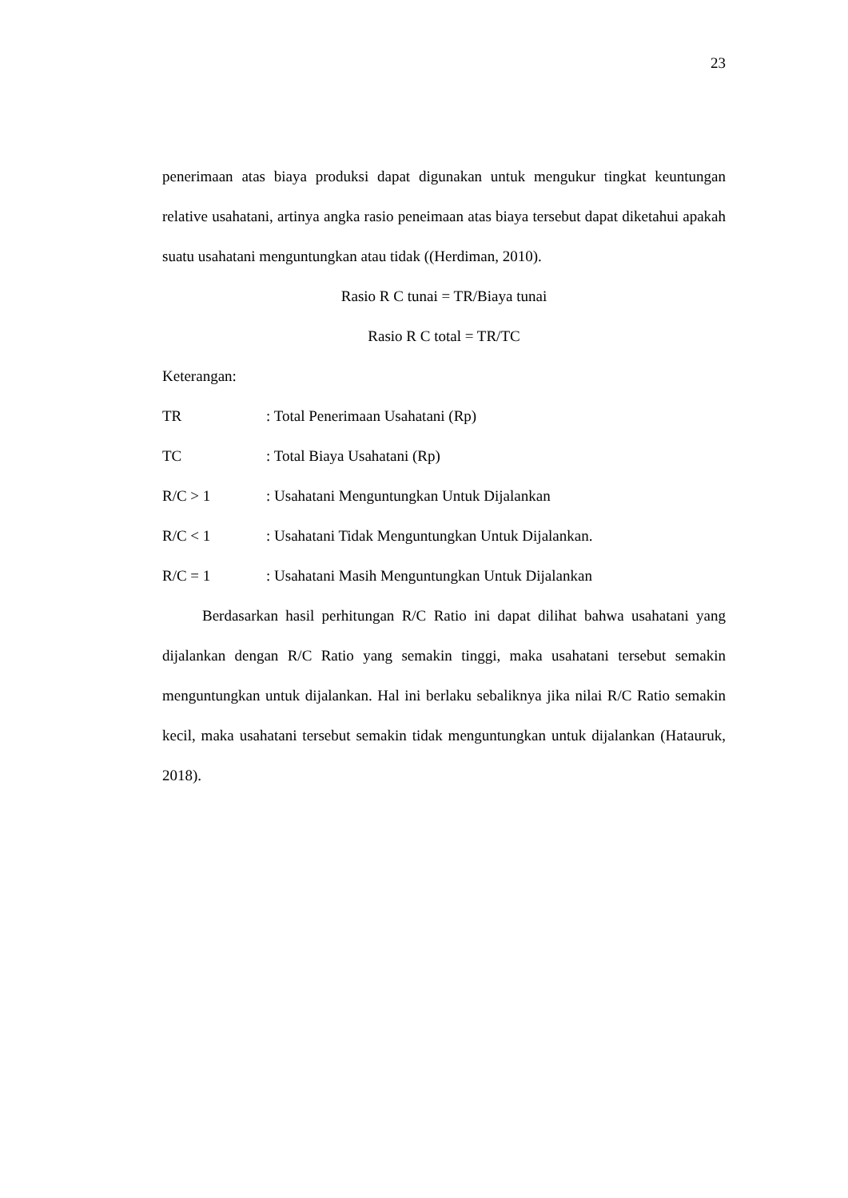23
penerimaan atas biaya produksi dapat digunakan untuk mengukur tingkat keuntungan relative usahatani, artinya angka rasio peneimaan atas biaya tersebut dapat diketahui apakah suatu usahatani menguntungkan atau tidak ((Herdiman, 2010).
Rasio R C tunai = TR/Biaya tunai
Rasio R C total = TR/TC
Keterangan:
TR: Total Penerimaan Usahatani (Rp)
TC: Total Biaya Usahatani (Rp)
R/C > 1: Usahatani Menguntungkan Untuk Dijalankan
R/C < 1: Usahatani Tidak Menguntungkan Untuk Dijalankan.
R/C = 1: Usahatani Masih Menguntungkan Untuk Dijalankan
Berdasarkan hasil perhitungan R/C Ratio ini dapat dilihat bahwa usahatani yang dijalankan dengan R/C Ratio yang semakin tinggi, maka usahatani tersebut semakin menguntungkan untuk dijalankan. Hal ini berlaku sebaliknya jika nilai R/C Ratio semakin kecil, maka usahatani tersebut semakin tidak menguntungkan untuk dijalankan (Hatauruk, 2018).